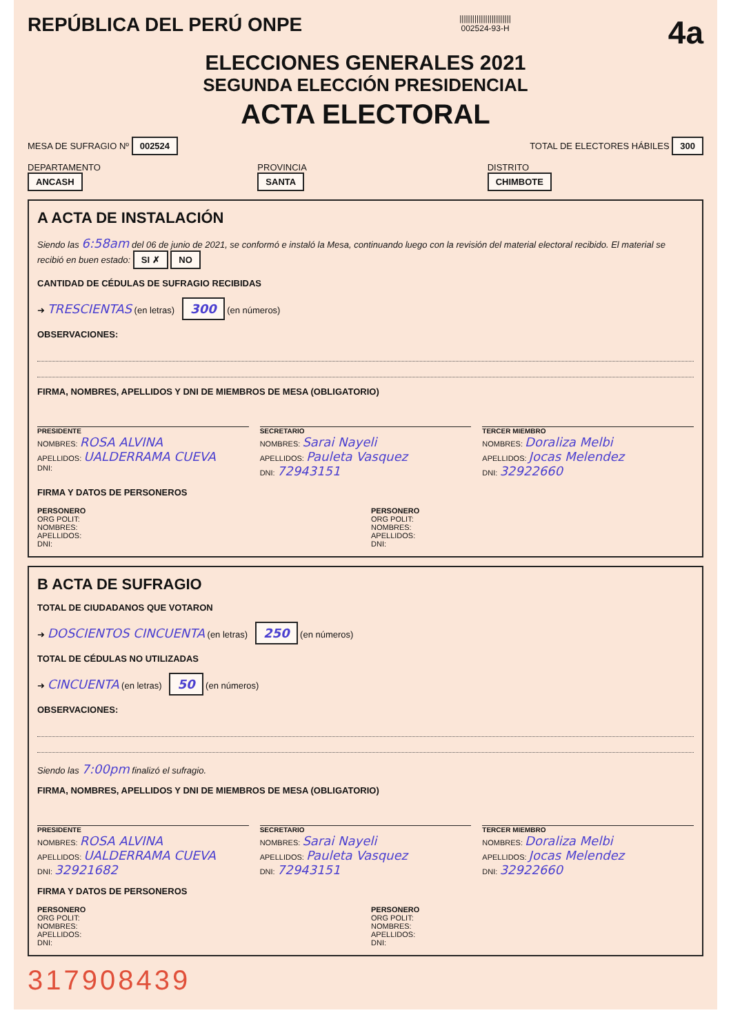REPÚBLICA DEL PERÚ ONPE
||||||||||||||||||||||||
002524-93-H
4a
ELECCIONES GENERALES 2021
SEGUNDA ELECCIÓN PRESIDENCIAL
ACTA ELECTORAL
MESA DE SUFRAGIO Nº 002524
TOTAL DE ELECTORES HÁBILES 300
DEPARTAMENTO
ANCASH
PROVINCIA
SANTA
DISTRITO
CHIMBOTE
A ACTA DE INSTALACIÓN
Siendo las 6:58am del 06 de junio de 2021, se conformó e instaló la Mesa, continuando luego con la revisión del material electoral recibido. El material se recibió en buen estado: SI ✗ NO
CANTIDAD DE CÉDULAS DE SUFRAGIO RECIBIDAS
➜ TRESCIENTAS (en letras) 300 (en números)
OBSERVACIONES:
FIRMA, NOMBRES, APELLIDOS Y DNI DE MIEMBROS DE MESA (OBLIGATORIO)
PRESIDENTE
NOMBRES: ROSA ALVINA
APELLIDOS: UALDERRAMA CUEVA
DNI:
SECRETARIO
NOMBRES: Sarai Nayeli
APELLIDOS: Pauleta Vasquez
DNI: 72943151
TERCER MIEMBRO
NOMBRES: Doraliza Melbi
APELLIDOS: Jocas Melendez
DNI: 32922660
FIRMA Y DATOS DE PERSONEROS
PERSONERO
ORG POLIT:
NOMBRES:
APELLIDOS:
DNI:
PERSONERO
ORG POLIT:
NOMBRES:
APELLIDOS:
DNI:
B ACTA DE SUFRAGIO
TOTAL DE CIUDADANOS QUE VOTARON
➜ DOSCIENTOS CINCUENTA (en letras) 250 (en números)
TOTAL DE CÉDULAS NO UTILIZADAS
➜ CINCUENTA (en letras) 50 (en números)
OBSERVACIONES:
Siendo las 7:00pm finalizó el sufragio.
FIRMA, NOMBRES, APELLIDOS Y DNI DE MIEMBROS DE MESA (OBLIGATORIO)
PRESIDENTE
NOMBRES: ROSA ALVINA
APELLIDOS: UALDERRAMA CUEVA
DNI: 32921682
SECRETARIO
NOMBRES: Sarai Nayeli
APELLIDOS: Pauleta Vasquez
DNI: 72943151
TERCER MIEMBRO
NOMBRES: Doraliza Melbi
APELLIDOS: Jocas Melendez
DNI: 32922660
FIRMA Y DATOS DE PERSONEROS
PERSONERO
ORG POLIT:
NOMBRES:
APELLIDOS:
DNI:
PERSONERO
ORG POLIT:
NOMBRES:
APELLIDOS:
DNI:
317908439